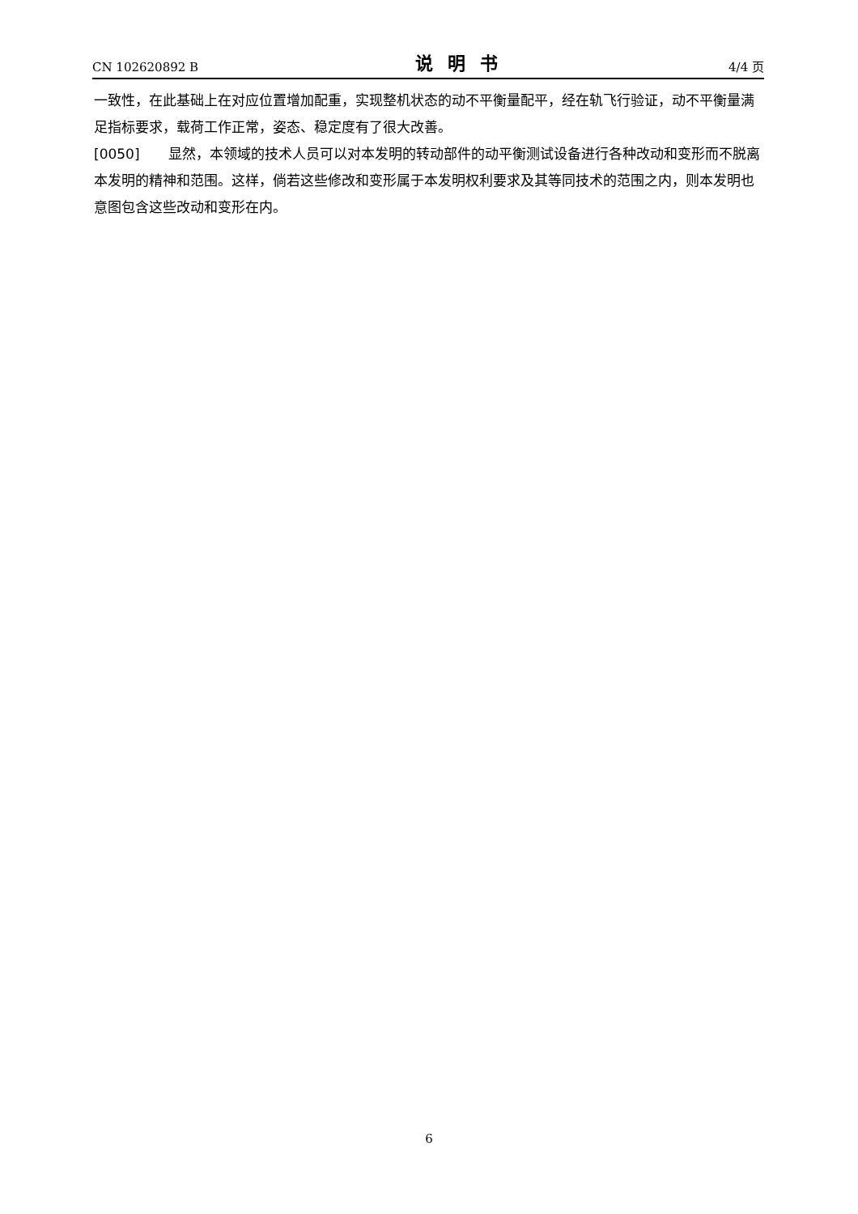CN 102620892 B 说明书 4/4 页
一致性，在此基础上在对应位置增加配重，实现整机状态的动不平衡量配平，经在轨飞行验证，动不平衡量满足指标要求，载荷工作正常，姿态、稳定度有了很大改善。
[0050] 显然，本领域的技术人员可以对本发明的转动部件的动平衡测试设备进行各种改动和变形而不脱离本发明的精神和范围。这样，倘若这些修改和变形属于本发明权利要求及其等同技术的范围之内，则本发明也意图包含这些改动和变形在内。
6